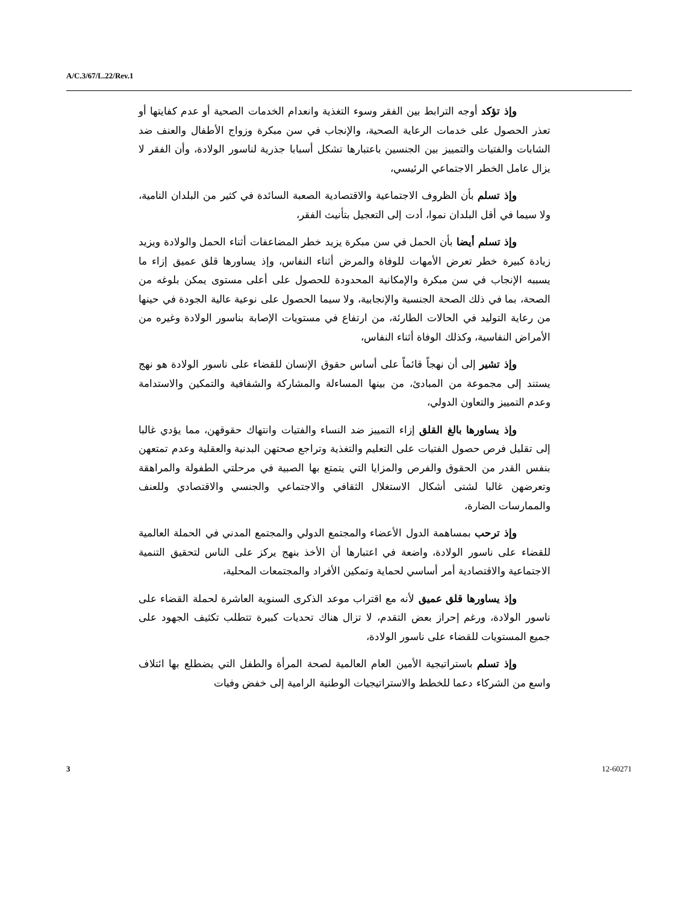A/C.3/67/L.22/Rev.1
وإذ تؤكد أوجه الترابط بين الفقر وسوء التغذية وانعدام الخدمات الصحية أو عدم كفايتها أو تعذر الحصول على خدمات الرعاية الصحية، والإنجاب في سن مبكرة وزواج الأطفال والعنف ضد الشابات والفتيات والتمييز بين الجنسين باعتبارها تشكل أسبابا جذرية لناسور الولادة، وأن الفقر لا يزال عامل الخطر الاجتماعي الرئيسي،
وإذ تسلم بأن الظروف الاجتماعية والاقتصادية الصعبة السائدة في كثير من البلدان النامية، ولا سيما في أقل البلدان نموا، أدت إلى التعجيل بتأنيث الفقر،
وإذ تسلم أيضا بأن الحمل في سن مبكرة يزيد خطر المضاعفات أثناء الحمل والولادة ويزيد زيادة كبيرة خطر تعرض الأمهات للوفاة والمرض أثناء النفاس، وإذ يساورها قلق عميق إزاء ما يسببه الإنجاب في سن مبكرة والإمكانية المحدودة للحصول على أعلى مستوى يمكن بلوغه من الصحة، بما في ذلك الصحة الجنسية والإنجابية، ولا سيما الحصول على نوعية عالية الجودة في حينها من رعاية التوليد في الحالات الطارئة، من ارتفاع في مستويات الإصابة بناسور الولادة وغيره من الأمراض النفاسية، وكذلك الوفاة أثناء النفاس،
وإذ تشير إلى أن نهجاً قائماً على أساس حقوق الإنسان للقضاء على ناسور الولادة هو نهج يستند إلى مجموعة من المبادئ، من بينها المساءلة والمشاركة والشفافية والتمكين والاستدامة وعدم التمييز والتعاون الدولي،
وإذ يساورها بالغ القلق إزاء التمييز ضد النساء والفتيات وانتهاك حقوقهن، مما يؤدي غالبا إلى تقليل فرص حصول الفتيات على التعليم والتغذية وتراجع صحتهن البدنية والعقلية وعدم تمتعهن بنفس القدر من الحقوق والفرص والمزايا التي يتمتع بها الصبية في مرحلتي الطفولة والمراهقة وتعرضهن غالبا لشتى أشكال الاستغلال الثقافي والاجتماعي والجنسي والاقتصادي وللعنف والممارسات الضارة،
وإذ ترحب بمساهمة الدول الأعضاء والمجتمع الدولي والمجتمع المدني في الحملة العالمية للقضاء على ناسور الولادة، واضعة في اعتبارها أن الأخذ بنهج يركز على الناس لتحقيق التنمية الاجتماعية والاقتصادية أمر أساسي لحماية وتمكين الأفراد والمجتمعات المحلية،
وإذ يساورها قلق عميق لأنه مع اقتراب موعد الذكرى السنوية العاشرة لحملة القضاء على ناسور الولادة، ورغم إحراز بعض التقدم، لا تزال هناك تحديات كبيرة تتطلب تكثيف الجهود على جميع المستويات للقضاء على ناسور الولادة،
وإذ تسلم باستراتيجية الأمين العام العالمية لصحة المرأة والطفل التي يضطلع بها ائتلاف واسع من الشركاء دعما للخطط والاستراتيجيات الوطنية الرامية إلى خفض وفيات
3 12-60271